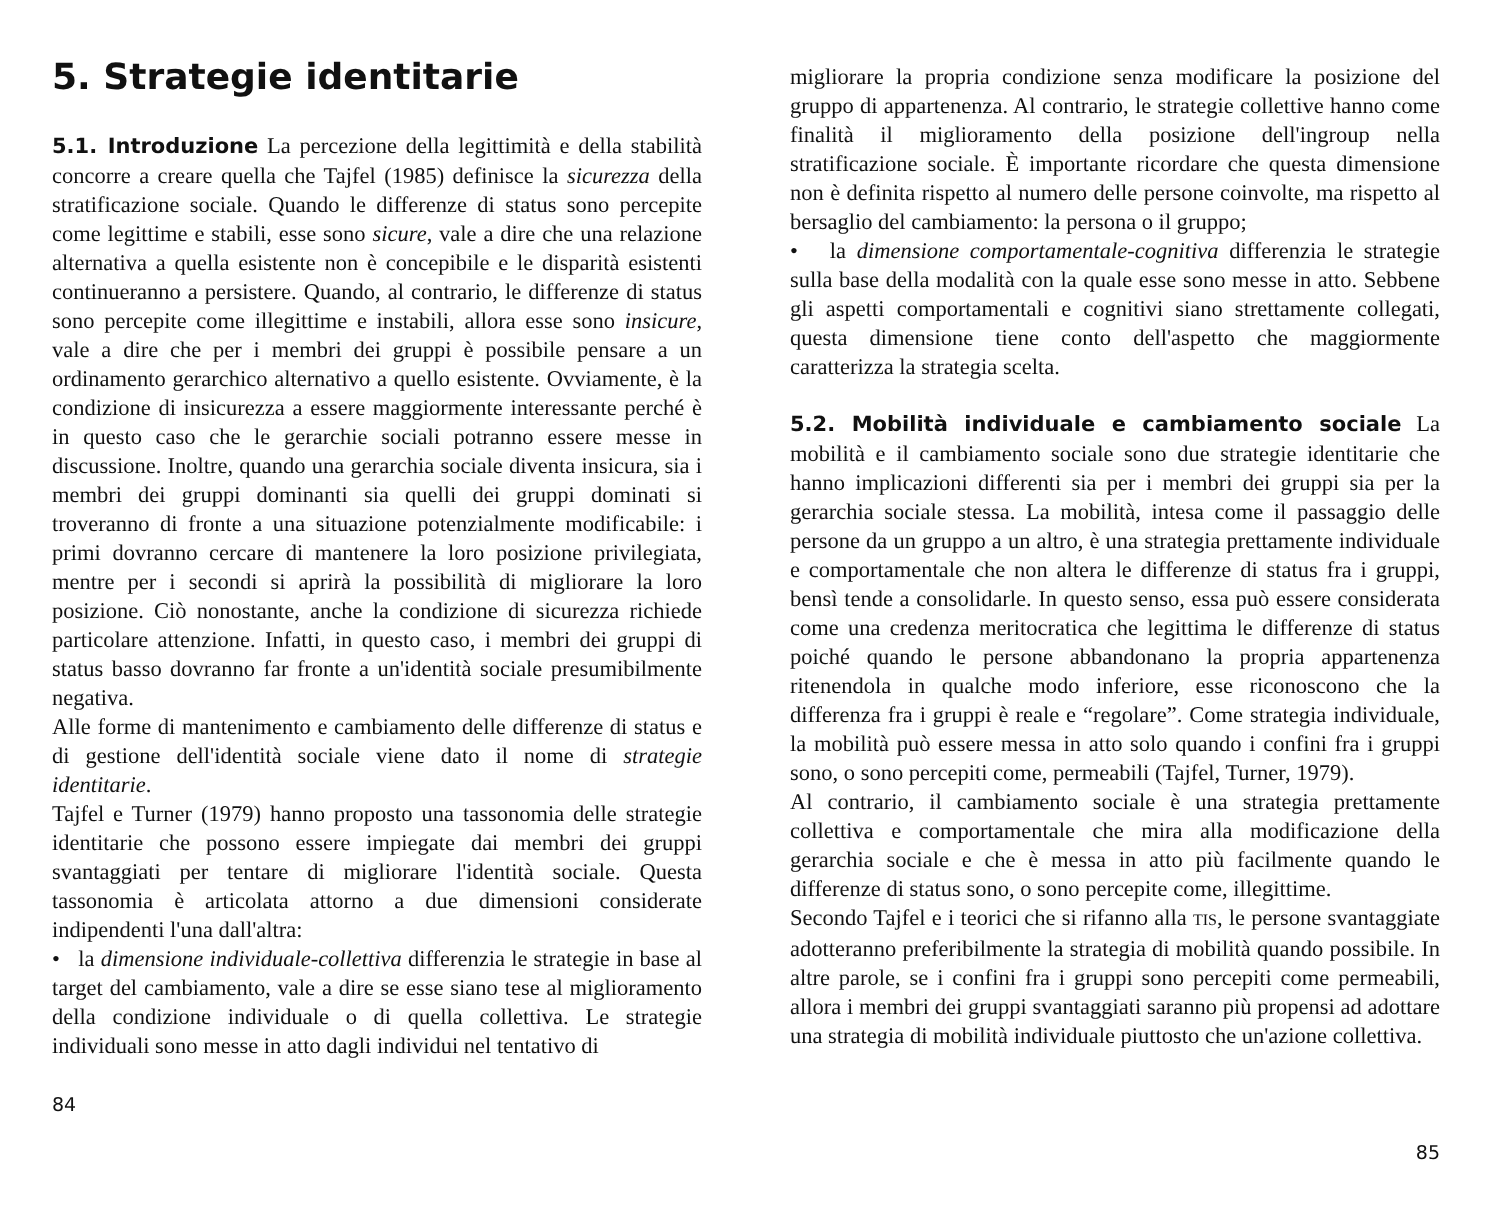5. Strategie identitarie
5.1. Introduzione La percezione della legittimità e della stabilità concorre a creare quella che Tajfel (1985) definisce la sicurezza della stratificazione sociale. Quando le differenze di status sono percepite come legittime e stabili, esse sono sicure, vale a dire che una relazione alternativa a quella esistente non è concepibile e le disparità esistenti continueranno a persistere. Quando, al contrario, le differenze di status sono percepite come illegittime e instabili, allora esse sono insicure, vale a dire che per i membri dei gruppi è possibile pensare a un ordinamento gerarchico alternativo a quello esistente. Ovviamente, è la condizione di insicurezza a essere maggiormente interessante perché è in questo caso che le gerarchie sociali potranno essere messe in discussione. Inoltre, quando una gerarchia sociale diventa insicura, sia i membri dei gruppi dominanti sia quelli dei gruppi dominati si troveranno di fronte a una situazione potenzialmente modificabile: i primi dovranno cercare di mantenere la loro posizione privilegiata, mentre per i secondi si aprirà la possibilità di migliorare la loro posizione. Ciò nonostante, anche la condizione di sicurezza richiede particolare attenzione. Infatti, in questo caso, i membri dei gruppi di status basso dovranno far fronte a un'identità sociale presumibilmente negativa.
Alle forme di mantenimento e cambiamento delle differenze di status e di gestione dell'identità sociale viene dato il nome di strategie identitarie.
Tajfel e Turner (1979) hanno proposto una tassonomia delle strategie identitarie che possono essere impiegate dai membri dei gruppi svantaggiati per tentare di migliorare l'identità sociale. Questa tassonomia è articolata attorno a due dimensioni considerate indipendenti l'una dall'altra:
• la dimensione individuale-collettiva differenzia le strategie in base al target del cambiamento, vale a dire se esse siano tese al miglioramento della condizione individuale o di quella collettiva. Le strategie individuali sono messe in atto dagli individui nel tentativo di
84
migliorare la propria condizione senza modificare la posizione del gruppo di appartenenza. Al contrario, le strategie collettive hanno come finalità il miglioramento della posizione dell'ingroup nella stratificazione sociale. È importante ricordare che questa dimensione non è definita rispetto al numero delle persone coinvolte, ma rispetto al bersaglio del cambiamento: la persona o il gruppo;
• la dimensione comportamentale-cognitiva differenzia le strategie sulla base della modalità con la quale esse sono messe in atto. Sebbene gli aspetti comportamentali e cognitivi siano strettamente collegati, questa dimensione tiene conto dell'aspetto che maggiormente caratterizza la strategia scelta.
5.2. Mobilità individuale e cambiamento sociale La mobilità e il cambiamento sociale sono due strategie identitarie che hanno implicazioni differenti sia per i membri dei gruppi sia per la gerarchia sociale stessa. La mobilità, intesa come il passaggio delle persone da un gruppo a un altro, è una strategia prettamente individuale e comportamentale che non altera le differenze di status fra i gruppi, bensì tende a consolidarle. In questo senso, essa può essere considerata come una credenza meritocratica che legittima le differenze di status poiché quando le persone abbandonano la propria appartenenza ritenendola in qualche modo inferiore, esse riconoscono che la differenza fra i gruppi è reale e “regolare”. Come strategia individuale, la mobilità può essere messa in atto solo quando i confini fra i gruppi sono, o sono percepiti come, permeabili (Tajfel, Turner, 1979).
Al contrario, il cambiamento sociale è una strategia prettamente collettiva e comportamentale che mira alla modificazione della gerarchia sociale e che è messa in atto più facilmente quando le differenze di status sono, o sono percepite come, illegittime.
Secondo Tajfel e i teorici che si rifanno alla TIS, le persone svantaggiate adotteranno preferibilmente la strategia di mobilità quando possibile. In altre parole, se i confini fra i gruppi sono percepiti come permeabili, allora i membri dei gruppi svantaggiati saranno più propensi ad adottare una strategia di mobilità individuale piuttosto che un'azione collettiva.
85